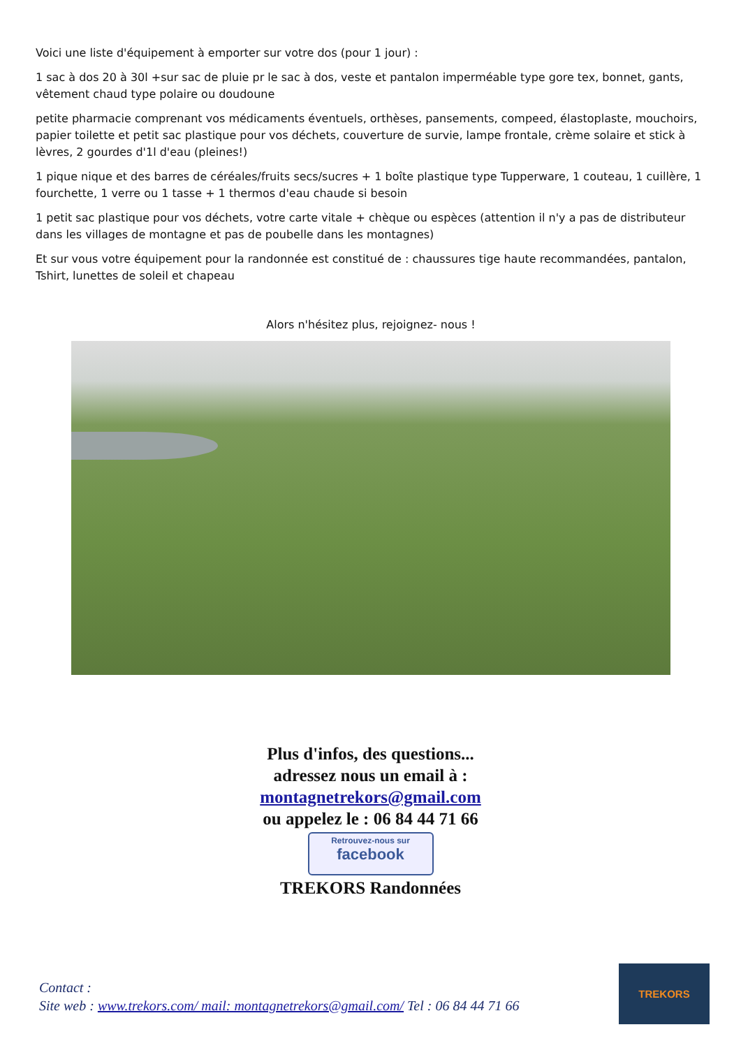Voici une liste d'équipement à emporter sur votre dos (pour 1 jour) :
1 sac à dos 20 à 30l +sur sac de pluie pr le sac à dos, veste et pantalon imperméable type gore tex, bonnet, gants, vêtement chaud type polaire ou doudoune
petite pharmacie comprenant vos médicaments éventuels, orthèses, pansements, compeed, élastoplaste, mouchoirs, papier toilette et petit sac plastique pour vos déchets, couverture de survie, lampe frontale, crème solaire et stick à lèvres, 2 gourdes d'1l d'eau (pleines!)
1 pique nique et des barres de céréales/fruits secs/sucres + 1 boîte plastique type Tupperware, 1 couteau, 1 cuillère, 1 fourchette, 1 verre ou 1 tasse + 1 thermos d'eau chaude si besoin
1 petit sac plastique pour vos déchets, votre carte vitale + chèque ou espèces (attention il n'y a pas de distributeur dans les villages de montagne et pas de poubelle dans les montagnes)
Et sur vous votre équipement pour la randonnée est constitué de : chaussures tige haute recommandées, pantalon, Tshirt, lunettes de soleil et chapeau
Alors n'hésitez plus, rejoignez- nous !
Plus d'infos, des questions...
adressez nous un email à :
montagnetrekors@gmail.com
ou appelez le : 06 84 44 71 66
Retrouvez-nous sur facebook
TREKORS Randonnées
Contact :
Site web : www.trekors.com/ mail: montagnetrekors@gmail.com/ Tel : 06 84 44 71 66
TREKORS